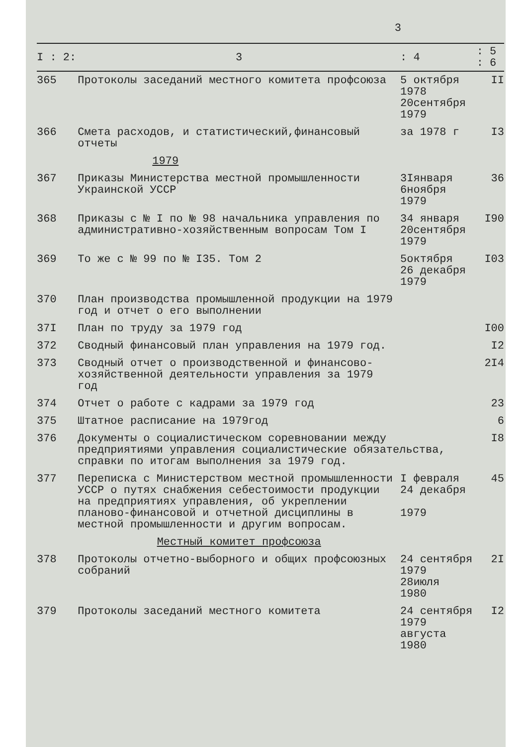3
| I : 2: | 3 | : 4 | : 5 : 6 |
| --- | --- | --- | --- |
| 365 | Протоколы заседаний местного комитета профсоюза | 5 октября 1978 20сентября 1979 | II |
| 366 | Смета расходов, и статистический,финансовый отчеты | за 1978 г | I3 |
| | 1979 | | |
| 367 | Приказы Министерства местной промышленности Украинской УССР | 3Iянваря 6ноября 1979 | 36 |
| 368 | Приказы с № I по № 98 начальника управления по административно-хозяйственным вопросам Том I | 34 января 20сентября 1979 | I90 |
| 369 | То же с № 99 по № I35. Том 2 | 5октября 26 декабря 1979 | I03 |
| 370 | План производства промышленной продукции на 1979 год и отчет о его выполнении | | |
| 37I | План по труду за 1979 год | | I00 |
| 372 | Сводный финансовый план управления на 1979 год. | | I2 |
| 373 | Сводный отчет о производственной и финансово-хозяйственной деятельности управления за 1979 год | | 2I4 |
| 374 | Отчет о работе с кадрами за 1979 год | | 23 |
| 375 | Штатное расписание на 1979год | | 6 |
| 376 | Документы о социалистическом соревновании между предприятиями управления социалистические обязательства, справки по итогам выполнения за 1979 год. | | I8 |
| 377 | Переписка с Министерством местной промышленности УССР о путях снабжения себестоимости продукции на предприятиях управления, об укреплении планово-финансовой и отчетной дисциплины в местной промышленности и другим вопросам. | I февраля 24 декабря 1979 | 45 |
| | Местный комитет профсоюза | | |
| 378 | Протоколы отчетно-выборного и общих профсоюзных собраний | 24 сентября 1979 28июля 1980 | 2I |
| 379 | Протоколы заседаний местного комитета | 24 сентября 1979 августа 1980 | I2 |